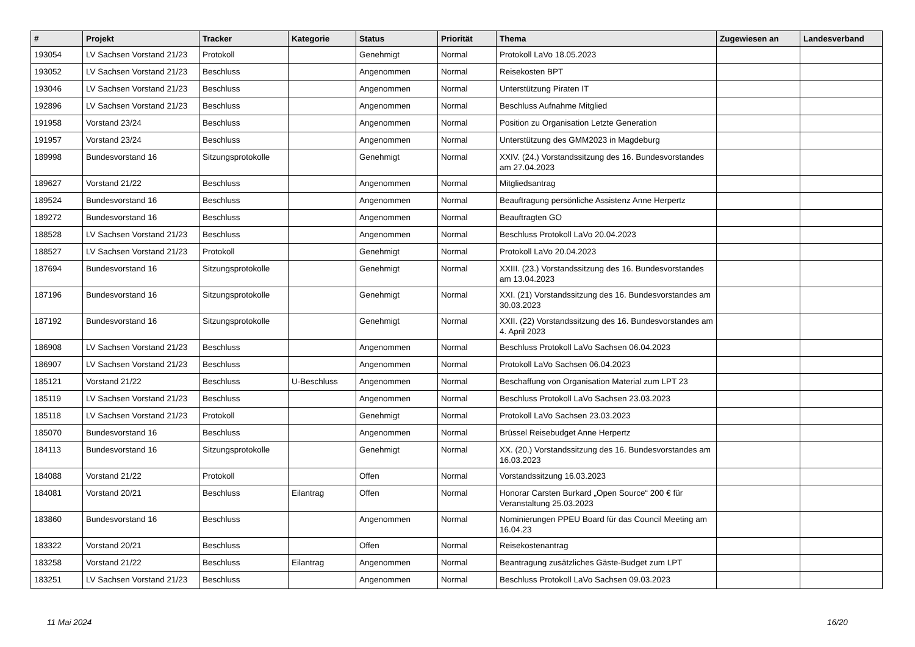| # | Projekt | Tracker | Kategorie | Status | Priorität | Thema | Zugewiesen an | Landesverband |
| --- | --- | --- | --- | --- | --- | --- | --- | --- |
| 193054 | LV Sachsen Vorstand 21/23 | Protokoll | | Genehmigt | Normal | Protokoll LaVo 18.05.2023 | | |
| 193052 | LV Sachsen Vorstand 21/23 | Beschluss | | Angenommen | Normal | Reisekosten BPT | | |
| 193046 | LV Sachsen Vorstand 21/23 | Beschluss | | Angenommen | Normal | Unterstützung Piraten IT | | |
| 192896 | LV Sachsen Vorstand 21/23 | Beschluss | | Angenommen | Normal | Beschluss Aufnahme Mitglied | | |
| 191958 | Vorstand 23/24 | Beschluss | | Angenommen | Normal | Position zu Organisation Letzte Generation | | |
| 191957 | Vorstand 23/24 | Beschluss | | Angenommen | Normal | Unterstützung des GMM2023 in Magdeburg | | |
| 189998 | Bundesvorstand 16 | Sitzungsprotokolle | | Genehmigt | Normal | XXIV. (24.) Vorstandssitzung des 16. Bundesvorstandes am 27.04.2023 | | |
| 189627 | Vorstand 21/22 | Beschluss | | Angenommen | Normal | Mitgliedsantrag | | |
| 189524 | Bundesvorstand 16 | Beschluss | | Angenommen | Normal | Beauftragung persönliche Assistenz Anne Herpertz | | |
| 189272 | Bundesvorstand 16 | Beschluss | | Angenommen | Normal | Beauftragten GO | | |
| 188528 | LV Sachsen Vorstand 21/23 | Beschluss | | Angenommen | Normal | Beschluss Protokoll LaVo 20.04.2023 | | |
| 188527 | LV Sachsen Vorstand 21/23 | Protokoll | | Genehmigt | Normal | Protokoll LaVo 20.04.2023 | | |
| 187694 | Bundesvorstand 16 | Sitzungsprotokolle | | Genehmigt | Normal | XXIII. (23.) Vorstandssitzung des 16. Bundesvorstandes am 13.04.2023 | | |
| 187196 | Bundesvorstand 16 | Sitzungsprotokolle | | Genehmigt | Normal | XXI. (21) Vorstandssitzung des 16. Bundesvorstandes am 30.03.2023 | | |
| 187192 | Bundesvorstand 16 | Sitzungsprotokolle | | Genehmigt | Normal | XXII. (22) Vorstandssitzung des 16. Bundesvorstandes am 4. April 2023 | | |
| 186908 | LV Sachsen Vorstand 21/23 | Beschluss | | Angenommen | Normal | Beschluss Protokoll LaVo Sachsen 06.04.2023 | | |
| 186907 | LV Sachsen Vorstand 21/23 | Beschluss | | Angenommen | Normal | Protokoll LaVo Sachsen 06.04.2023 | | |
| 185121 | Vorstand 21/22 | Beschluss | U-Beschluss | Angenommen | Normal | Beschaffung von Organisation Material zum LPT 23 | | |
| 185119 | LV Sachsen Vorstand 21/23 | Beschluss | | Angenommen | Normal | Beschluss Protokoll LaVo Sachsen 23.03.2023 | | |
| 185118 | LV Sachsen Vorstand 21/23 | Protokoll | | Genehmigt | Normal | Protokoll LaVo Sachsen 23.03.2023 | | |
| 185070 | Bundesvorstand 16 | Beschluss | | Angenommen | Normal | Brüssel Reisebudget Anne Herpertz | | |
| 184113 | Bundesvorstand 16 | Sitzungsprotokolle | | Genehmigt | Normal | XX. (20.) Vorstandssitzung des 16. Bundesvorstandes am 16.03.2023 | | |
| 184088 | Vorstand 21/22 | Protokoll | | Offen | Normal | Vorstandssitzung 16.03.2023 | | |
| 184081 | Vorstand 20/21 | Beschluss | Eilantrag | Offen | Normal | Honorar Carsten Burkard „Open Source“ 200 € für Veranstaltung 25.03.2023 | | |
| 183860 | Bundesvorstand 16 | Beschluss | | Angenommen | Normal | Nominierungen PPEU Board für das Council Meeting am 16.04.23 | | |
| 183322 | Vorstand 20/21 | Beschluss | | Offen | Normal | Reisekostenantrag | | |
| 183258 | Vorstand 21/22 | Beschluss | Eilantrag | Angenommen | Normal | Beantragung zusätzliches Gäste-Budget zum LPT | | |
| 183251 | LV Sachsen Vorstand 21/23 | Beschluss | | Angenommen | Normal | Beschluss Protokoll LaVo Sachsen 09.03.2023 | | |
11 Mai 2024 16/20